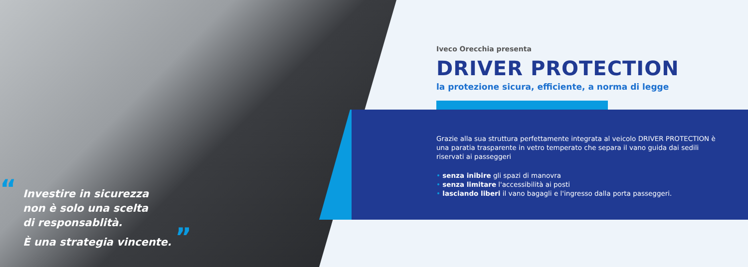“Investire in sicurezza
non è solo una scelta
di responsablità.
È una strategia vincente. ”
Iveco Orecchia presenta
DRIVER PROTECTION
la protezione sicura, efficiente, a norma di legge
Grazie alla sua struttura perfettamente integrata al veicolo DRIVER PROTECTION è una paratia trasparente in vetro temperato che separa il vano guida dai sedili riservati ai passeggeri
• senza inibire gli spazi di manovra
• senza limitare l'accessibilità ai posti
• lasciando liberi il vano bagagli e l'ingresso dalla porta passeggeri.